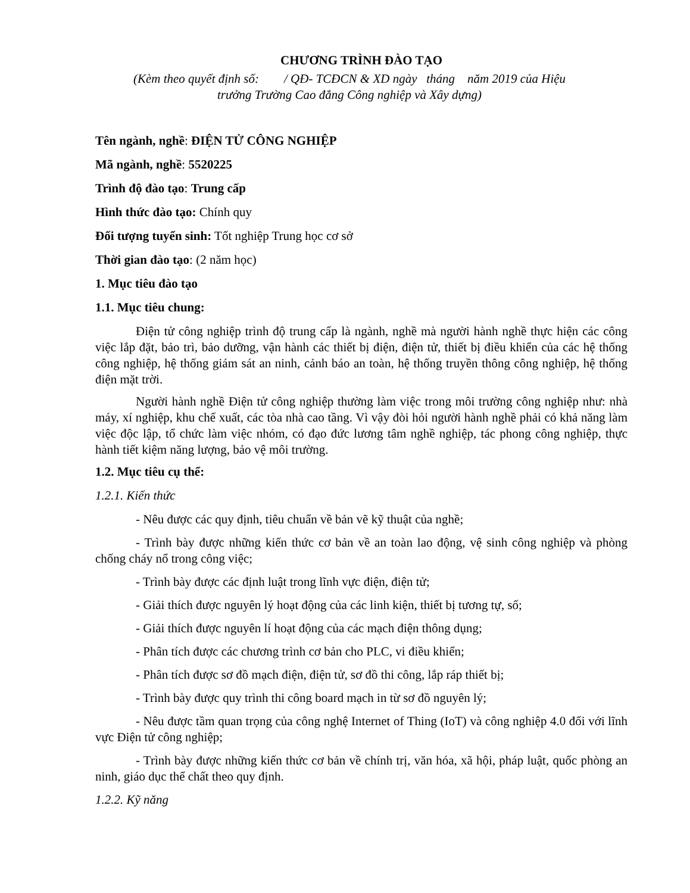CHƯƠNG TRÌNH ĐÀO TẠO
(Kèm theo quyết định số: / QĐ- TCĐCN & XD ngày tháng năm 2019 của Hiệu
trưởng Trường Cao đẳng Công nghiệp và Xây dựng)
Tên ngành, nghề: ĐIỆN TỬ CÔNG NGHIỆP
Mã ngành, nghề: 5520225
Trình độ đào tạo: Trung cấp
Hình thức đào tạo: Chính quy
Đối tượng tuyển sinh: Tốt nghiệp Trung học cơ sở
Thời gian đào tạo: (2 năm học)
1. Mục tiêu đào tạo
1.1. Mục tiêu chung:
Điện tử công nghiệp trình độ trung cấp là ngành, nghề mà người hành nghề thực hiện các công việc lắp đặt, bảo trì, bảo dưỡng, vận hành các thiết bị điện, điện tử, thiết bị điều khiển của các hệ thống công nghiệp, hệ thống giám sát an ninh, cảnh báo an toàn, hệ thống truyền thông công nghiệp, hệ thống điện mặt trời.
Người hành nghề Điện tử công nghiệp thường làm việc trong môi trường công nghiệp như: nhà máy, xí nghiệp, khu chế xuất, các tòa nhà cao tầng. Vì vậy đòi hỏi người hành nghề phải có khả năng làm việc độc lập, tổ chức làm việc nhóm, có đạo đức lương tâm nghề nghiệp, tác phong công nghiệp, thực hành tiết kiệm năng lượng, bảo vệ môi trường.
1.2. Mục tiêu cụ thể:
1.2.1. Kiến thức
- Nêu được các quy định, tiêu chuẩn về bản vẽ kỹ thuật của nghề;
- Trình bày được những kiến thức cơ bản về an toàn lao động, vệ sinh công nghiệp và phòng chống cháy nổ trong công việc;
- Trình bày được các định luật trong lĩnh vực điện, điện tử;
- Giải thích được nguyên lý hoạt động của các linh kiện, thiết bị tương tự, số;
- Giải thích được nguyên lí hoạt động của các mạch điện thông dụng;
- Phân tích được các chương trình cơ bản cho PLC, vi điều khiển;
- Phân tích được sơ đồ mạch điện, điện tử, sơ đồ thi công, lắp ráp thiết bị;
- Trình bày được quy trình thi công board mạch in từ sơ đồ nguyên lý;
- Nêu được tầm quan trọng của công nghệ Internet of Thing (IoT) và công nghiệp 4.0 đối với lĩnh vực Điện tử công nghiệp;
- Trình bày được những kiến thức cơ bản về chính trị, văn hóa, xã hội, pháp luật, quốc phòng an ninh, giáo dục thể chất theo quy định.
1.2.2. Kỹ năng